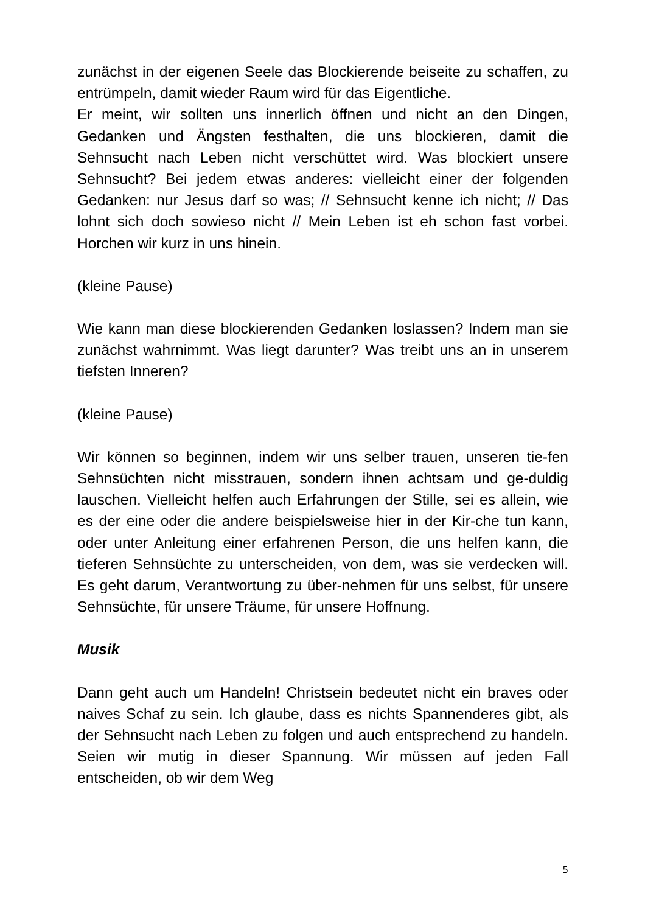zunächst in der eigenen Seele das Blockierende beiseite zu schaffen, zu entrümpeln, damit wieder Raum wird für das Eigentliche.
Er meint, wir sollten uns innerlich öffnen und nicht an den Dingen, Gedanken und Ängsten festhalten, die uns blockieren, damit die Sehnsucht nach Leben nicht verschüttet wird. Was blockiert unsere Sehnsucht? Bei jedem etwas anderes: vielleicht einer der folgenden Gedanken: nur Jesus darf so was; // Sehnsucht kenne ich nicht; // Das lohnt sich doch sowieso nicht // Mein Leben ist eh schon fast vorbei. Horchen wir kurz in uns hinein.
(kleine Pause)
Wie kann man diese blockierenden Gedanken loslassen? Indem man sie zunächst wahrnimmt. Was liegt darunter? Was treibt uns an in unserem tiefsten Inneren?
(kleine Pause)
Wir können so beginnen, indem wir uns selber trauen, unseren tie-fen Sehnsüchten nicht misstrauen, sondern ihnen achtsam und ge-duldig lauschen. Vielleicht helfen auch Erfahrungen der Stille, sei es allein, wie es der eine oder die andere beispielsweise hier in der Kir-che tun kann, oder unter Anleitung einer erfahrenen Person, die uns helfen kann, die tieferen Sehnsüchte zu unterscheiden, von dem, was sie verdecken will. Es geht darum, Verantwortung zu über-nehmen für uns selbst, für unsere Sehnsüchte, für unsere Träume, für unsere Hoffnung.
Musik
Dann geht auch um Handeln! Christsein bedeutet nicht ein braves oder naives Schaf zu sein. Ich glaube, dass es nichts Spannenderes gibt, als der Sehnsucht nach Leben zu folgen und auch entsprechend zu handeln. Seien wir mutig in dieser Spannung. Wir müssen auf jeden Fall entscheiden, ob wir dem Weg
5